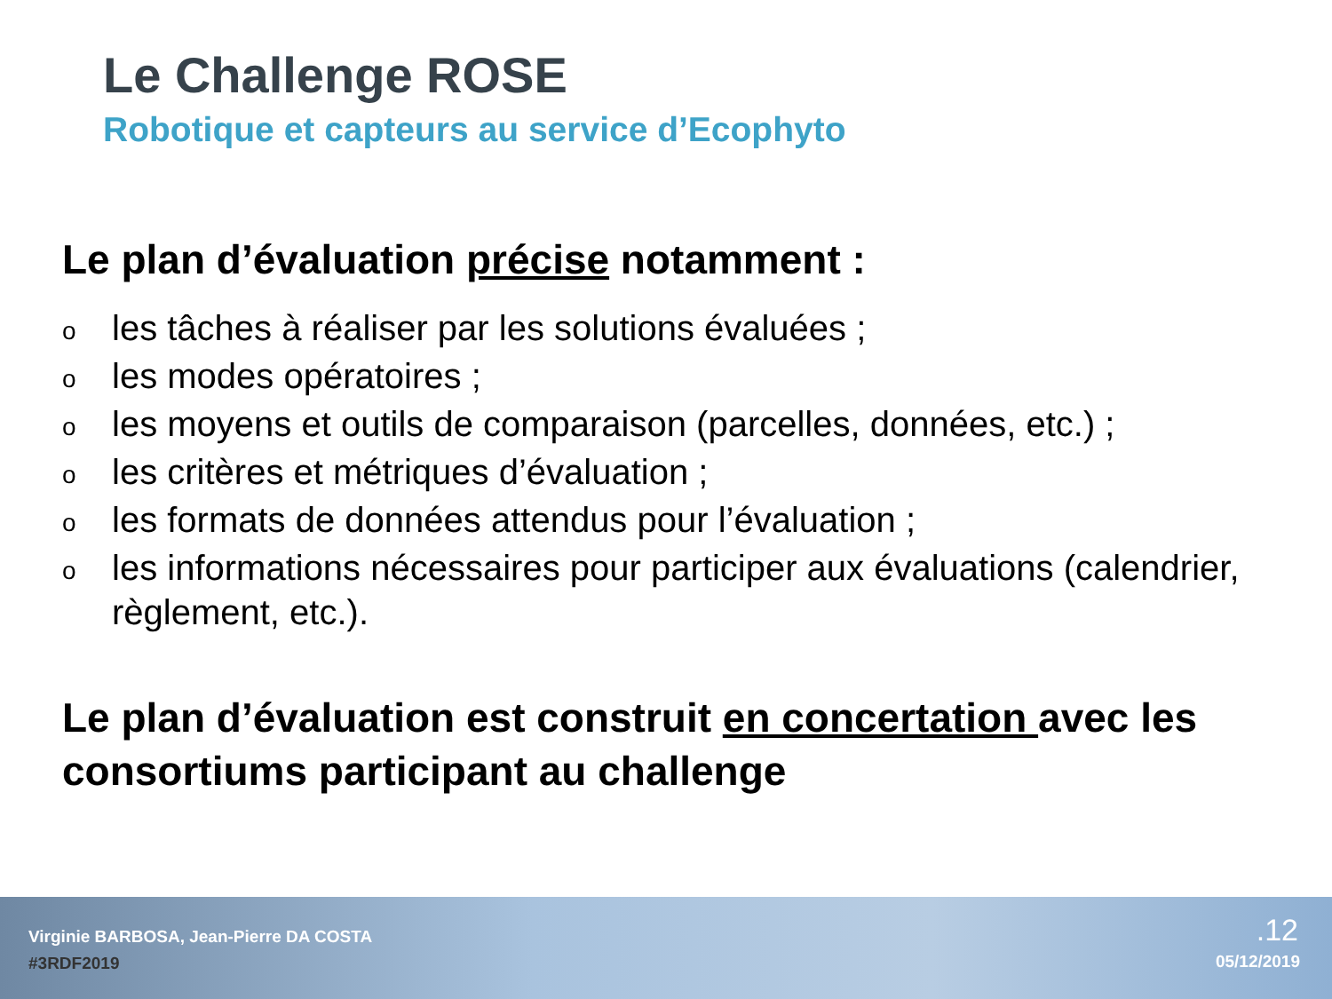Le Challenge ROSE
Robotique et capteurs au service d’Ecophyto
Le plan d’évaluation précise notamment :
oles tâches à réaliser par les solutions évaluées ;
oles modes opératoires ;
oles moyens et outils de comparaison (parcelles, données, etc.) ;
oles critères et métriques d’évaluation ;
oles formats de données attendus pour l’évaluation ;
oles informations nécessaires pour participer aux évaluations (calendrier, règlement, etc.).
Le plan d’évaluation est construit en concertation avec les consortiums participant au challenge
Virginie BARBOSA, Jean-Pierre DA COSTA
#3RDF2019
.12
05/12/2019